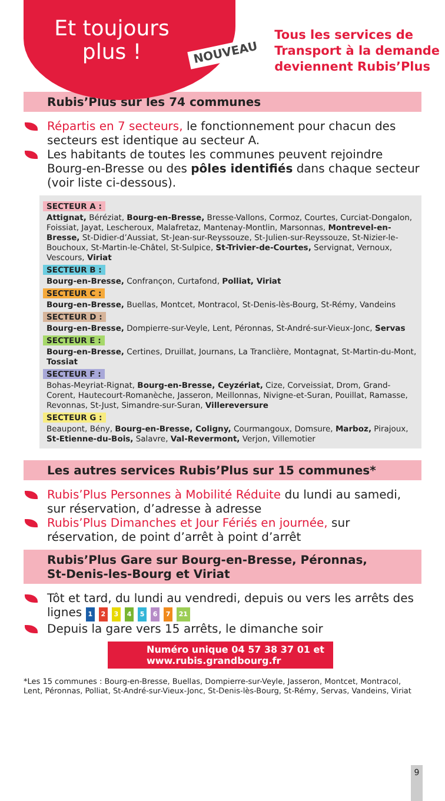Et toujours
plus !
NOUVEAU
Tous les services de
Transport à la demande
deviennent Rubis’Plus
Rubis’Plus sur les 74 communes
Répartis en 7 secteurs, le fonctionnement pour chacun des secteurs est identique au secteur A.
Les habitants de toutes les communes peuvent rejoindre Bourg-en-Bresse ou des pôles identifiés dans chaque secteur (voir liste ci-dessous).
SECTEUR A :
Attignat, Béréziat, Bourg-en-Bresse, Bresse-Vallons, Cormoz, Courtes, Curciat-Dongalon, Foissiat, Jayat, Lescheroux, Malafretaz, Mantenay-Montlin, Marsonnas, Montrevel-en-Bresse, St-Didier-d’Aussiat, St-Jean-sur-Reyssouze, St-Julien-sur-Reyssouze, St-Nizier-le-Bouchoux, St-Martin-le-Châtel, St-Sulpice, St-Trivier-de-Courtes, Servignat, Vernoux, Vescours, Viriat
SECTEUR B :
Bourg-en-Bresse, Confrançon, Curtafond, Polliat, Viriat
SECTEUR C :
Bourg-en-Bresse, Buellas, Montcet, Montracol, St-Denis-lès-Bourg, St-Rémy, Vandeins
SECTEUR D :
Bourg-en-Bresse, Dompierre-sur-Veyle, Lent, Péronnas, St-André-sur-Vieux-Jonc, Servas
SECTEUR E :
Bourg-en-Bresse, Certines, Druillat, Journans, La Tranclière, Montagnat, St-Martin-du-Mont, Tossiat
SECTEUR F :
Bohas-Meyriat-Rignat, Bourg-en-Bresse, Ceyzériat, Cize, Corveissiat, Drom, Grand-Corent, Hautecourt-Romanèche, Jasseron, Meillonnas, Nivigne-et-Suran, Pouillat, Ramasse, Revonnas, St-Just, Simandre-sur-Suran, Villereversure
SECTEUR G :
Beaupont, Bény, Bourg-en-Bresse, Coligny, Courmangoux, Domsure, Marboz, Pirajoux, St-Etienne-du-Bois, Salavre, Val-Revermont, Verjon, Villemotier
Les autres services Rubis’Plus sur 15 communes*
Rubis’Plus Personnes à Mobilité Réduite du lundi au samedi, sur réservation, d’adresse à adresse
Rubis’Plus Dimanches et Jour Fériés en journée, sur réservation, de point d’arrêt à point d’arrêt
Rubis’Plus Gare sur Bourg-en-Bresse, Péronnas,
St-Denis-les-Bourg et Viriat
Tôt et tard, du lundi au vendredi, depuis ou vers les arrêts des lignes 1 2 3 4 5 6 7 21
Depuis la gare vers 15 arrêts, le dimanche soir
Numéro unique 04 57 38 37 01 et
www.rubis.grandbourg.fr
*Les 15 communes : Bourg-en-Bresse, Buellas, Dompierre-sur-Veyle, Jasseron, Montcet, Montracol, Lent, Péronnas, Polliat, St-André-sur-Vieux-Jonc, St-Denis-lès-Bourg, St-Rémy, Servas, Vandeins, Viriat
9